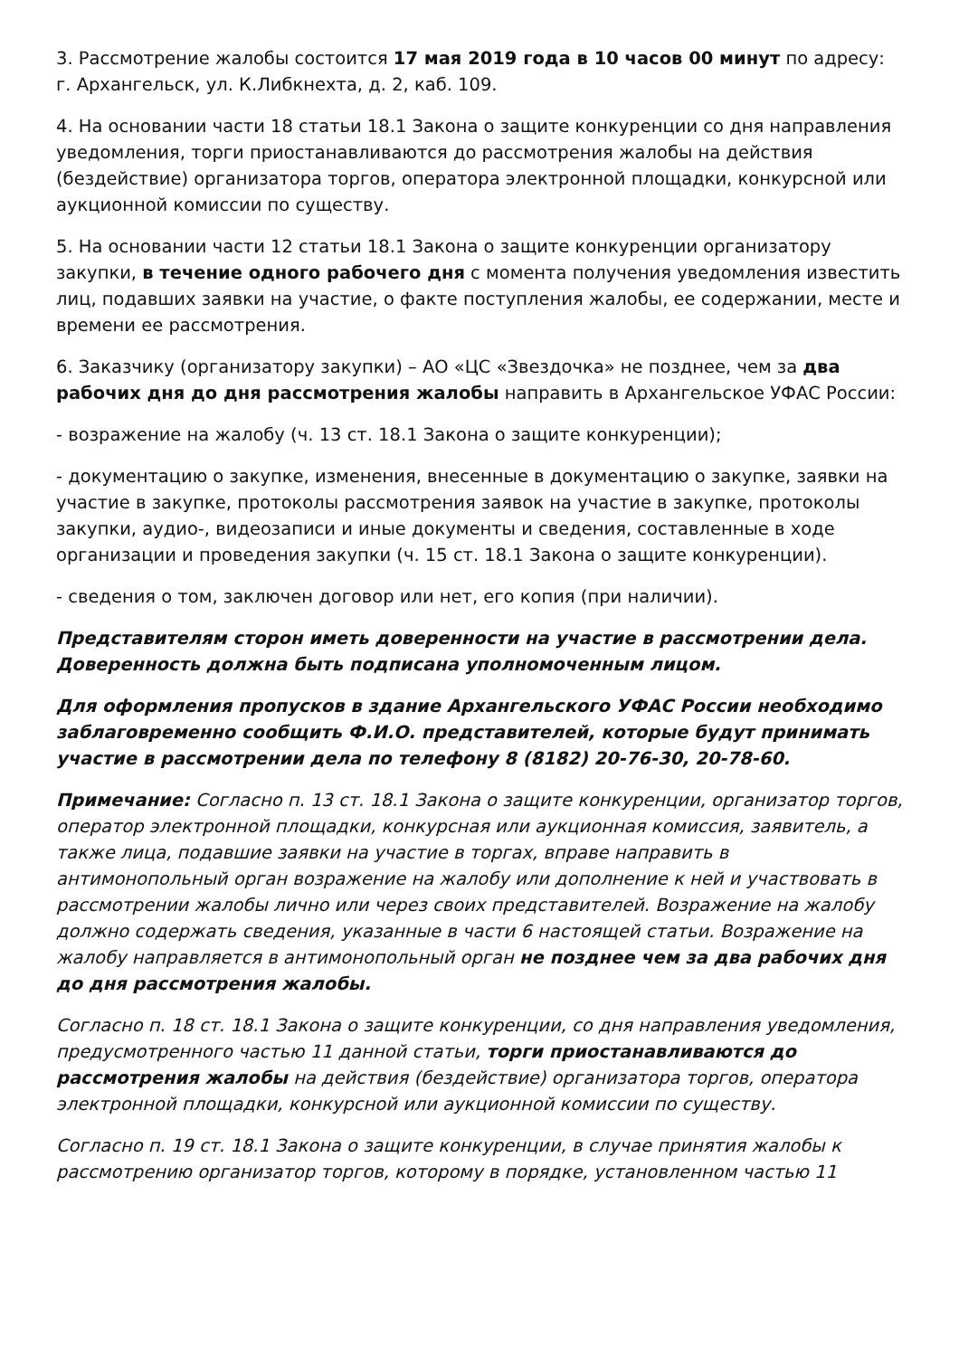3. Рассмотрение жалобы состоится 17 мая 2019 года в 10 часов 00 минут по адресу: г. Архангельск, ул. К.Либкнехта, д. 2, каб. 109.
4. На основании части 18 статьи 18.1 Закона о защите конкуренции со дня направления уведомления, торги приостанавливаются до рассмотрения жалобы на действия (бездействие) организатора торгов, оператора электронной площадки, конкурсной или аукционной комиссии по существу.
5. На основании части 12 статьи 18.1 Закона о защите конкуренции организатору закупки, в течение одного рабочего дня с момента получения уведомления известить лиц, подавших заявки на участие, о факте поступления жалобы, ее содержании, месте и времени ее рассмотрения.
6. Заказчику (организатору закупки) – АО «ЦС «Звездочка» не позднее, чем за два рабочих дня до дня рассмотрения жалобы направить в Архангельское УФАС России:
- возражение на жалобу (ч. 13 ст. 18.1 Закона о защите конкуренции);
- документацию о закупке, изменения, внесенные в документацию о закупке, заявки на участие в закупке, протоколы рассмотрения заявок на участие в закупке, протоколы закупки, аудио-, видеозаписи и иные документы и сведения, составленные в ходе организации и проведения закупки (ч. 15 ст. 18.1 Закона о защите конкуренции).
- сведения о том, заключен договор или нет, его копия (при наличии).
Представителям сторон иметь доверенности на участие в рассмотрении дела. Доверенность должна быть подписана уполномоченным лицом.
Для оформления пропусков в здание Архангельского УФАС России необходимо заблаговременно сообщить Ф.И.О. представителей, которые будут принимать участие в рассмотрении дела по телефону 8 (8182) 20-76-30, 20-78-60.
Примечание: Согласно п. 13 ст. 18.1 Закона о защите конкуренции, организатор торгов, оператор электронной площадки, конкурсная или аукционная комиссия, заявитель, а также лица, подавшие заявки на участие в торгах, вправе направить в антимонопольный орган возражение на жалобу или дополнение к ней и участвовать в рассмотрении жалобы лично или через своих представителей. Возражение на жалобу должно содержать сведения, указанные в части 6 настоящей статьи. Возражение на жалобу направляется в антимонопольный орган не позднее чем за два рабочих дня до дня рассмотрения жалобы.
Согласно п. 18 ст. 18.1 Закона о защите конкуренции, со дня направления уведомления, предусмотренного частью 11 данной статьи, торги приостанавливаются до рассмотрения жалобы на действия (бездействие) организатора торгов, оператора электронной площадки, конкурсной или аукционной комиссии по существу.
Согласно п. 19 ст. 18.1 Закона о защите конкуренции, в случае принятия жалобы к рассмотрению организатор торгов, которому в порядке, установленном частью 11